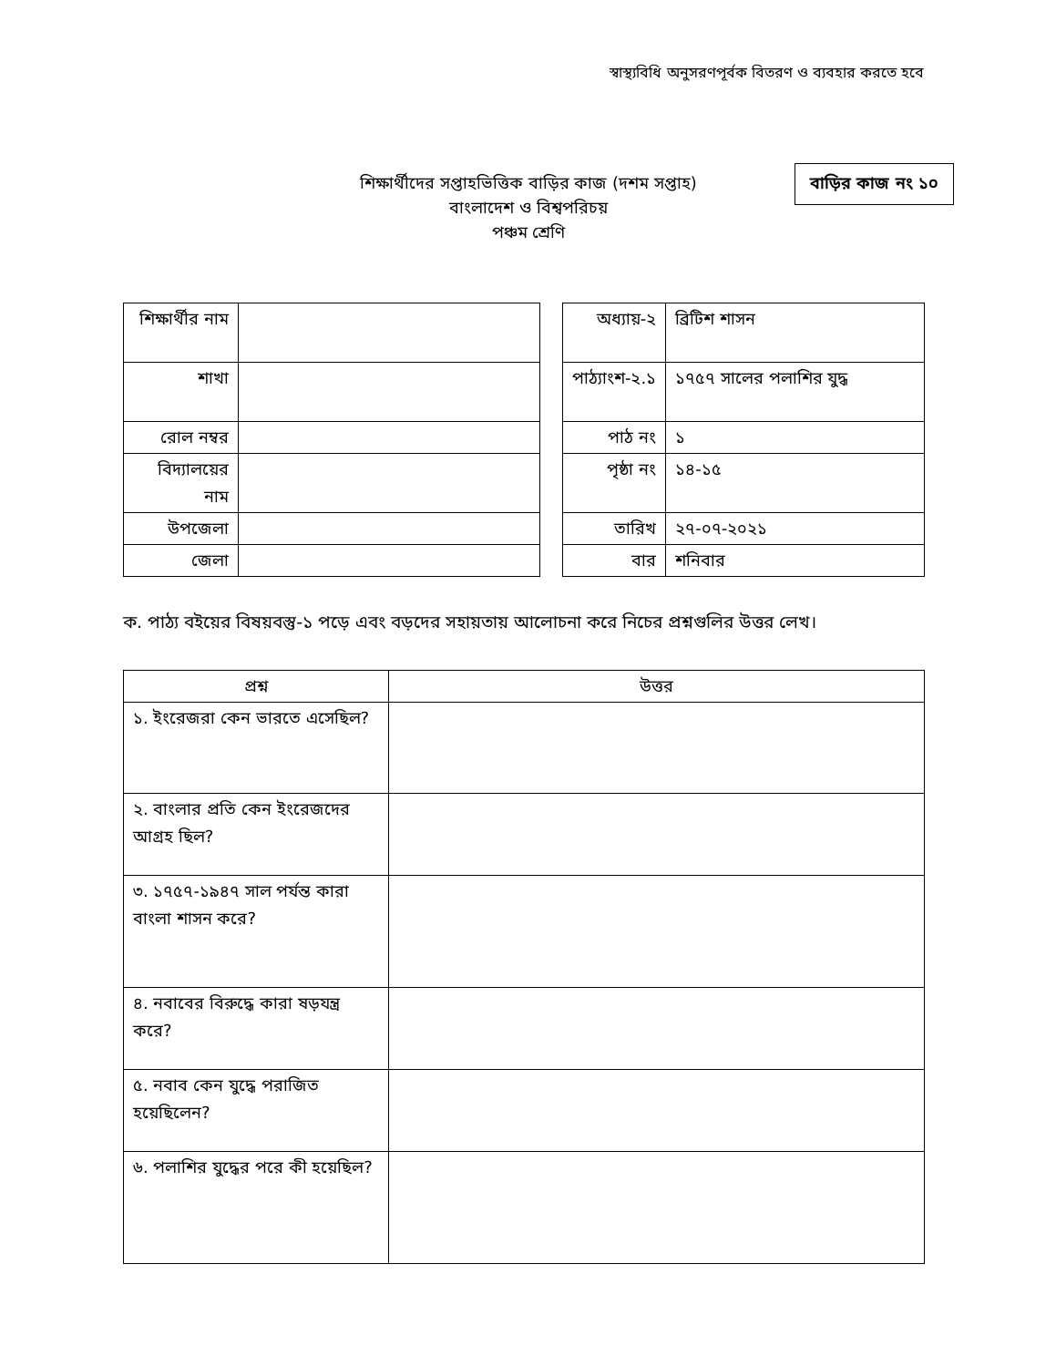স্বাস্থ্যবিধি অনুসরণপূর্বক বিতরণ ও ব্যবহার করতে হবে
শিক্ষার্থীদের সপ্তাহভিত্তিক বাড়ির কাজ (দশম সপ্তাহ)
বাংলাদেশ ও বিশ্বপরিচয়
পঞ্চম শ্রেণি
বাড়ির কাজ নং ১০
| শিক্ষার্থীর নাম | |
| শাখা | |
| রোল নম্বর | |
| বিদ্যালয়ের নাম | |
| উপজেলা | |
| জেলা | |
| অধ্যায়-২ | ব্রিটিশ শাসন |
| পাঠ্যাংশ-২.১ | ১৭৫৭ সালের পলাশির যুদ্ধ |
| পাঠ নং | ১ |
| পৃষ্ঠা নং | ১৪-১৫ |
| তারিখ | ২৭-০৭-২০২১ |
| বার | শনিবার |
ক. পাঠ্য বইয়ের বিষয়বস্তু-১ পড়ে এবং বড়দের সহায়তায় আলোচনা করে নিচের প্রশ্নগুলির উত্তর লেখ।
| প্রশ্ন | উত্তর |
| --- | --- |
| ১. ইংরেজরা কেন ভারতে এসেছিল? | |
| ২. বাংলার প্রতি কেন ইংরেজদের আগ্রহ ছিল? | |
| ৩. ১৭৫৭-১৯৪৭ সাল পর্যন্ত কারা বাংলা শাসন করে? | |
| ৪. নবাবের বিরুদ্ধে কারা ষড়যন্ত্র করে? | |
| ৫. নবাব কেন যুদ্ধে পরাজিত হয়েছিলেন? | |
| ৬. পলাশির যুদ্ধের পরে কী হয়েছিল? | |